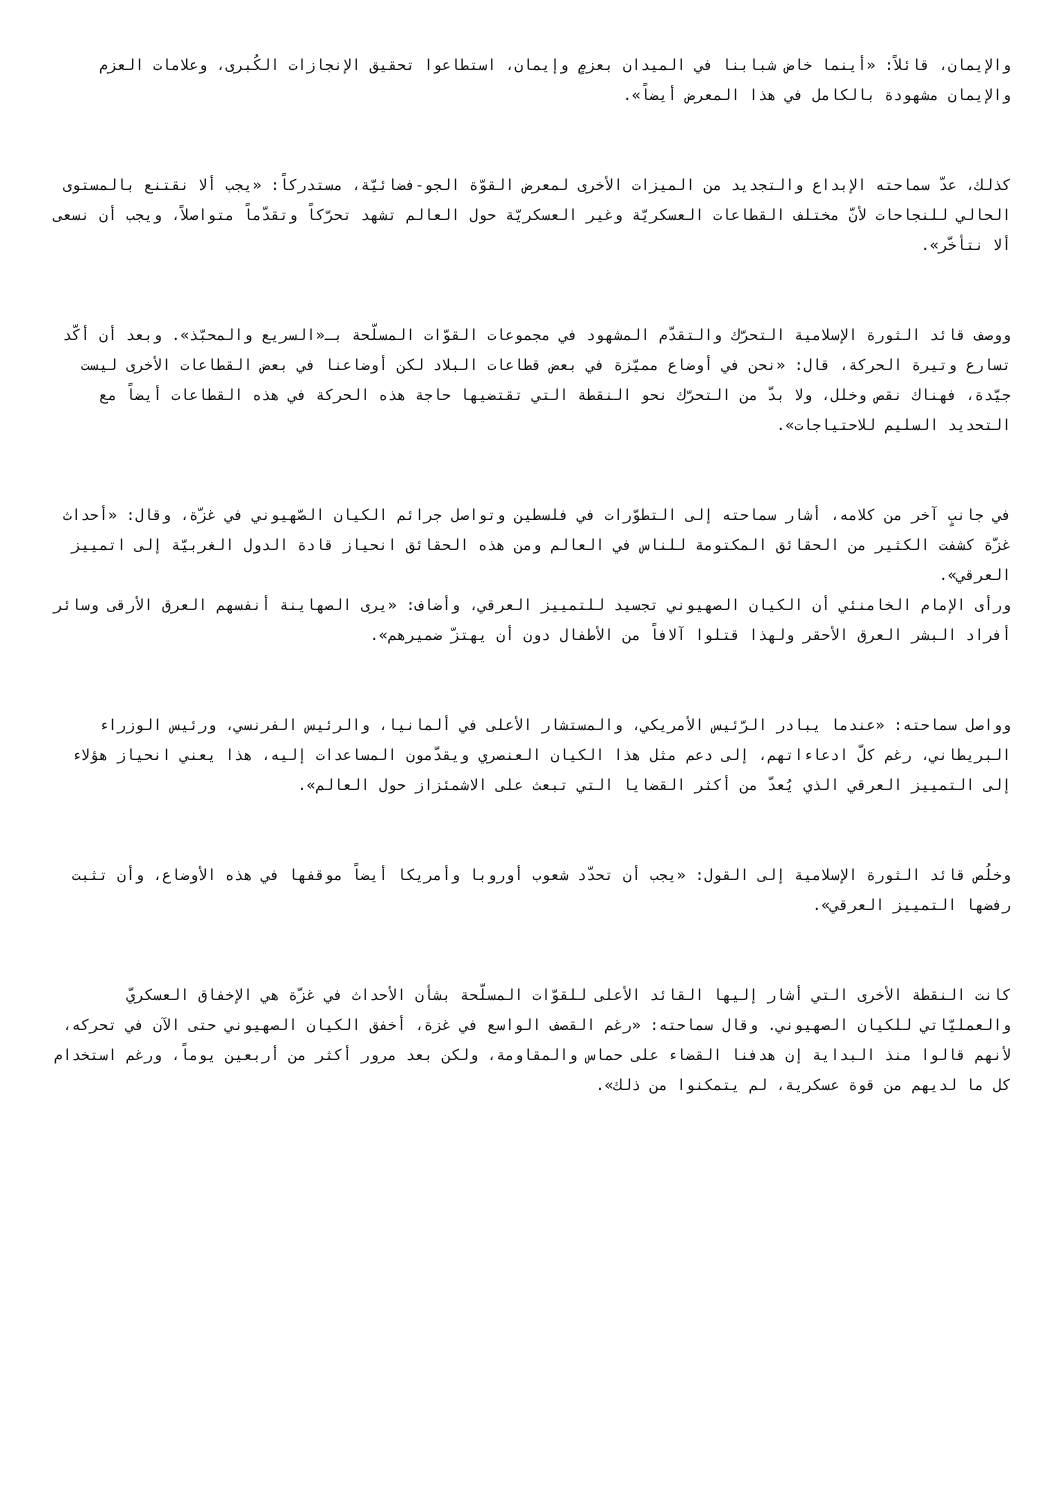والإيمان، قائلاً: «أينما خاض شبابنا في الميدان بعزمٍ وإيمان، استطاعوا تحقيق الإنجازات الكُبرى، وعلامات العزم والإيمان مشهودة بالكامل في هذا المعرض أيضاً».
كذلك، عدّ سماحته الإبداع والتجديد من الميزات الأخرى لمعرض القوّة الجو-فضائيّة، مستدركاً: «يجب ألا نقتنع بالمستوى الحالي للنجاحات لأنّ مختلف القطاعات العسكريّة وغير العسكريّة حول العالم تشهد تحرّكاً وتقدّماً متواصلاً، ويجب أن نسعى ألا نتأخّر».
ووصف قائد الثورة الإسلامية التحرّك والتقدّم المشهود في مجموعات القوّات المسلّحة بـ«السريع والمحبّذ». وبعد أن أكّد تسارع وتيرة الحركة، قال: «نحن في أوضاع مميّزة في بعض قطاعات البلاد لكن أوضاعنا في بعض القطاعات الأخرى ليست جيّدة، فهناك نقص وخلل، ولا بدّ من التحرّك نحو النقطة التي تقتضيها حاجة هذه الحركة في هذه القطاعات أيضاً مع التحديد السليم للاحتياجات».
في جانبٍ آخر من كلامه، أشار سماحته إلى التطوّرات في فلسطين وتواصل جرائم الكيان الصّهيوني في غزّة، وقال: «أحداث غزّة كشفت الكثير من الحقائق المكتومة للناس في العالم ومن هذه الحقائق انحياز قادة الدول الغربيّة إلى اتمييز العرقي».
ورأى الإمام الخامنئي أن الكيان الصهيوني تجسيد للتمييز العرقي، وأضاف: «يرى الصهاينة أنفسهم العرق الأرقى وسائر أفراد البشر العرق الأحقر ولهذا قتلوا آلافاً من الأطفال دون أن يهتزّ ضميرهم».
وواصل سماحته: «عندما يبادر الرّئيس الأمريكي، والمستشار الأعلى في ألمانيا، والرئيس الفرنسي، ورئيس الوزراء البريطاني، رغم كلّ ادعاءاتهم، إلى دعم مثل هذا الكيان العنصري ويقدّمون المساعدات إليه، هذا يعني انحياز هؤلاء إلى التمييز العرقي الذي يُعدّ من أكثر القضايا التي تبعث على الاشمئزاز حول العالم».
وخلُص قائد الثورة الإسلامية إلى القول: «يجب أن تحدّد شعوب أوروبا وأمريكا أيضاً موقفها في هذه الأوضاع، وأن تثبت رفضها التمييز العرقي».
كانت النقطة الأخرى التي أشار إليها القائد الأعلى للقوّات المسلّحة بشأن الأحداث في غزّة هي الإخفاق العسكريّ والعمليّاتي للكيان الصهيوني. وقال سماحته: «رغم القصف الواسع في غزة، أخفق الكيان الصهيوني حتى الآن في تحركه، لأنهم قالوا منذ البداية إن هدفنا القضاء على حماس والمقاومة، ولكن بعد مرور أكثر من أربعين يوماً، ورغم استخدام كل ما لديهم من قوة عسكرية، لم يتمكنوا من ذلك».